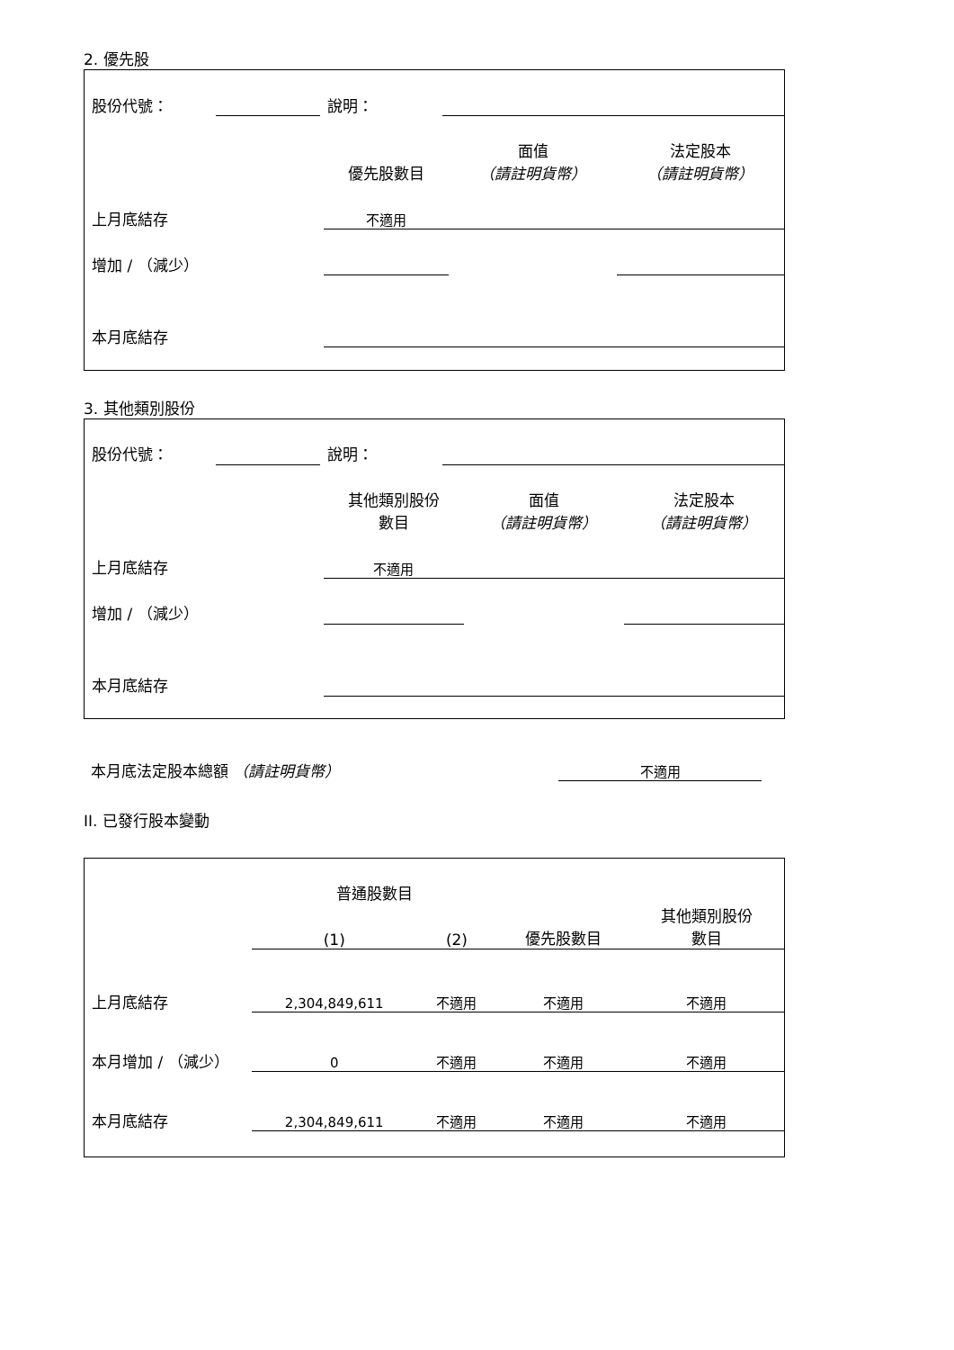2. 優先股
| 股份代號： | | 說明： | |
| | 優先股數目 | 面值 （請註明貨幣） | 法定股本 （請註明貨幣） |
| 上月底結存 | 不適用 | | |
| 增加 / （減少） | | | |
| 本月底結存 | | | |
3. 其他類別股份
| 股份代號： | | 說明： | |
| | 其他類別股份 數目 | 面值 （請註明貨幣） | 法定股本 （請註明貨幣） |
| 上月底結存 | 不適用 | | |
| 增加 / （減少） | | | |
| 本月底結存 | | | |
| 本月底法定股本總額 （請註明貨幣） | 不適用 | |
II. 已發行股本變動
| | 普通股數目 | | | 其他類別股份 數目 |
| | (1) | (2) | 優先股數目 | |
| 上月底結存 | 2,304,849,611 | 不適用 | 不適用 | 不適用 |
| 本月增加 / （減少） | 0 | 不適用 | 不適用 | 不適用 |
| 本月底結存 | 2,304,849,611 | 不適用 | 不適用 | 不適用 |